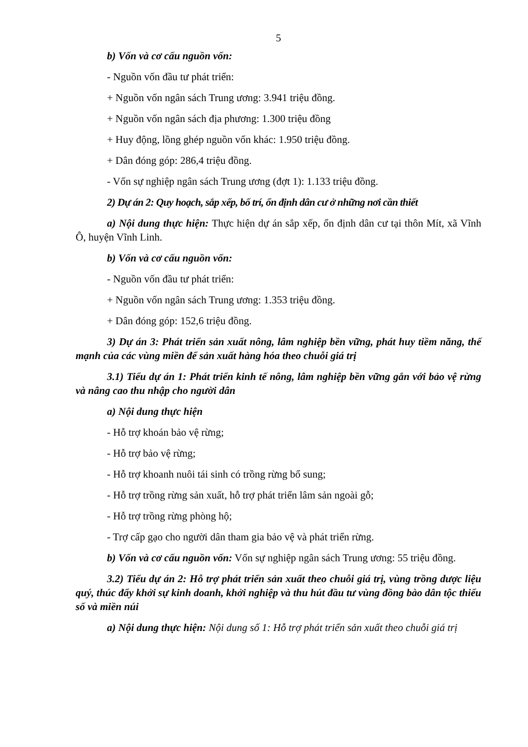5
b) Vốn và cơ cấu nguồn vốn:
- Nguồn vốn đầu tư phát triển:
+ Nguồn vốn ngân sách Trung ương: 3.941 triệu đồng.
+ Nguồn vốn ngân sách địa phương: 1.300 triệu đồng
+ Huy động, lồng ghép nguồn vốn khác: 1.950 triệu đồng.
+ Dân đóng góp: 286,4 triệu đồng.
- Vốn sự nghiệp ngân sách Trung ương (đợt 1): 1.133 triệu đồng.
2) Dự án 2: Quy hoạch, sắp xếp, bố trí, ổn định dân cư ở những nơi cần thiết
a) Nội dung thực hiện: Thực hiện dự án sắp xếp, ổn định dân cư tại thôn Mít, xã Vĩnh Ô, huyện Vĩnh Linh.
b) Vốn và cơ cấu nguồn vốn:
- Nguồn vốn đầu tư phát triển:
+ Nguồn vốn ngân sách Trung ương: 1.353 triệu đồng.
+ Dân đóng góp: 152,6 triệu đồng.
3) Dự án 3: Phát triển sản xuất nông, lâm nghiệp bền vững, phát huy tiềm năng, thế mạnh của các vùng miền để sản xuất hàng hóa theo chuỗi giá trị
3.1) Tiểu dự án 1: Phát triển kinh tế nông, lâm nghiệp bền vững gắn với bảo vệ rừng và nâng cao thu nhập cho người dân
a) Nội dung thực hiện
- Hỗ trợ khoán bảo vệ rừng;
- Hỗ trợ bảo vệ rừng;
- Hỗ trợ khoanh nuôi tái sinh có trồng rừng bổ sung;
- Hỗ trợ trồng rừng sản xuất, hỗ trợ phát triển lâm sản ngoài gỗ;
- Hỗ trợ trồng rừng phòng hộ;
- Trợ cấp gạo cho người dân tham gia bảo vệ và phát triển rừng.
b) Vốn và cơ cấu nguồn vốn: Vốn sự nghiệp ngân sách Trung ương: 55 triệu đồng.
3.2) Tiểu dự án 2: Hỗ trợ phát triển sản xuất theo chuỗi giá trị, vùng trồng dược liệu quý, thúc đẩy khởi sự kinh doanh, khởi nghiệp và thu hút đầu tư vùng đồng bào dân tộc thiểu số và miền núi
a) Nội dung thực hiện: Nội dung số 1: Hỗ trợ phát triển sản xuất theo chuỗi giá trị